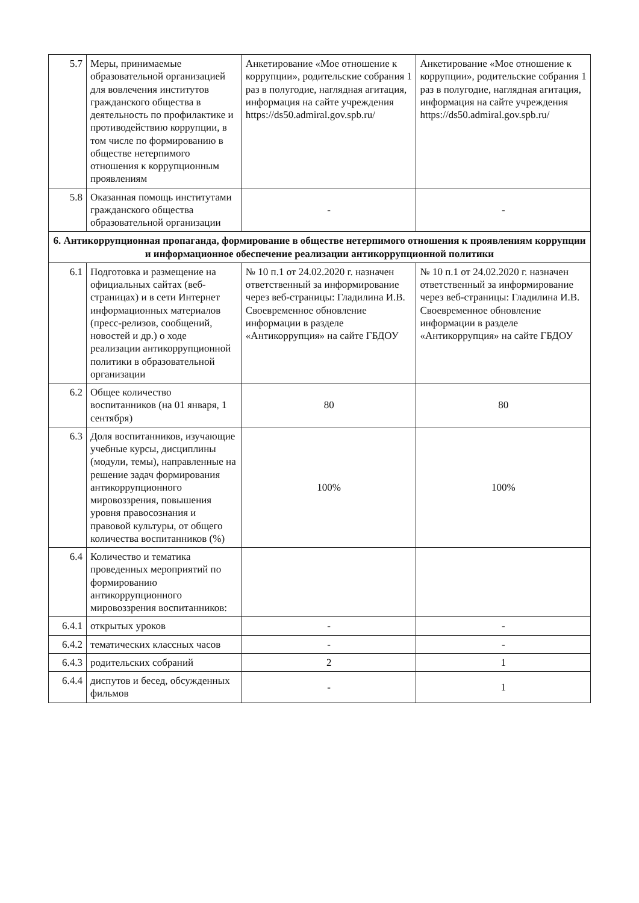| 5.7 | Меры, принимаемые образовательной организацией для вовлечения институтов гражданского общества в деятельность по профилактике и противодействию коррупции, в том числе по формированию в обществе нетерпимого отношения к коррупционным проявлениям | Анкетирование «Мое отношение к коррупции», родительские собрания 1 раз в полугодие, наглядная агитация, информация на сайте учреждения https://ds50.admiral.gov.spb.ru/ | Анкетирование «Мое отношение к коррупции», родительские собрания 1 раз в полугодие, наглядная агитация, информация на сайте учреждения https://ds50.admiral.gov.spb.ru/ |
| 5.8 | Оказанная помощь институтами гражданского общества образовательной организации | - | - |
| 6. Антикоррупционная пропаганда, формирование в обществе нетерпимого отношения к проявлениям коррупции и информационное обеспечение реализации антикоррупционной политики | | | |
| 6.1 | Подготовка и размещение на официальных сайтах (веб-страницах) и в сети Интернет информационных материалов (пресс-релизов, сообщений, новостей и др.) о ходе реализации антикоррупционной политики в образовательной организации | № 10 п.1 от 24.02.2020 г. назначен ответственный за информирование через веб-страницы: Гладилина И.В. Своевременное обновление информации в разделе «Антикоррупция» на сайте ГБДОУ | № 10 п.1 от 24.02.2020 г. назначен ответственный за информирование через веб-страницы: Гладилина И.В. Своевременное обновление информации в разделе «Антикоррупция» на сайте ГБДОУ |
| 6.2 | Общее количество воспитанников (на 01 января, 1 сентября) | 80 | 80 |
| 6.3 | Доля воспитанников, изучающие учебные курсы, дисциплины (модули, темы), направленные на решение задач формирования антикоррупционного мировоззрения, повышения уровня правосознания и правовой культуры, от общего количества воспитанников (%) | 100% | 100% |
| 6.4 | Количество и тематика проведенных мероприятий по формированию антикоррупционного мировоззрения воспитанников: | | |
| 6.4.1 | открытых уроков | - | - |
| 6.4.2 | тематических классных часов | - | - |
| 6.4.3 | родительских собраний | 2 | 1 |
| 6.4.4 | диспутов и бесед, обсужденных фильмов | - | 1 |